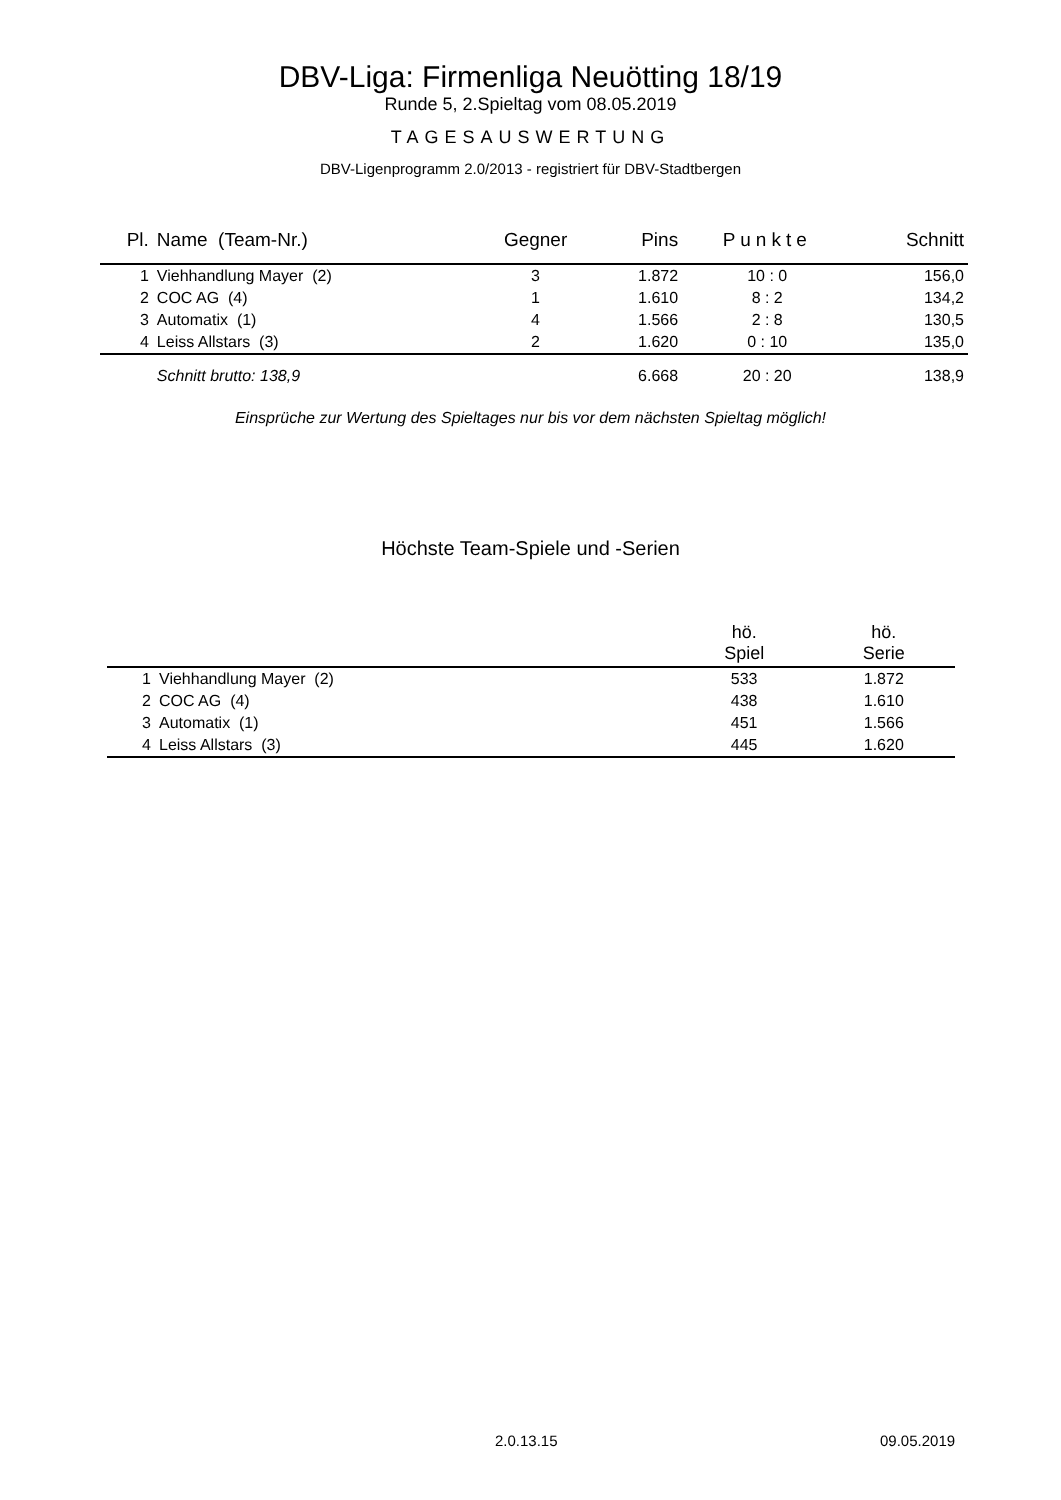DBV-Liga: Firmenliga Neuötting 18/19
Runde 5, 2.Spieltag vom 08.05.2019
TAGESAUSWERTUNG
DBV-Ligenprogramm 2.0/2013 - registriert für DBV-Stadtbergen
| Pl. | Name (Team-Nr.) | Gegner | Pins | Punkte | Schnitt |
| --- | --- | --- | --- | --- | --- |
| 1 | Viehhandlung Mayer (2) | 3 | 1.872 | 10 : 0 | 156,0 |
| 2 | COC AG (4) | 1 | 1.610 | 8 : 2 | 134,2 |
| 3 | Automatix (1) | 4 | 1.566 | 2 : 8 | 130,5 |
| 4 | Leiss Allstars (3) | 2 | 1.620 | 0 : 10 | 135,0 |
| | Schnitt brutto: 138,9 | | 6.668 | 20 : 20 | 138,9 |
Einsprüche zur Wertung des Spieltages nur bis vor dem nächsten Spieltag möglich!
Höchste Team-Spiele und -Serien
| | | hö. Spiel | hö. Serie |
| --- | --- | --- | --- |
| 1 | Viehhandlung Mayer (2) | 533 | 1.872 |
| 2 | COC AG (4) | 438 | 1.610 |
| 3 | Automatix (1) | 451 | 1.566 |
| 4 | Leiss Allstars (3) | 445 | 1.620 |
2.0.13.15 09.05.2019